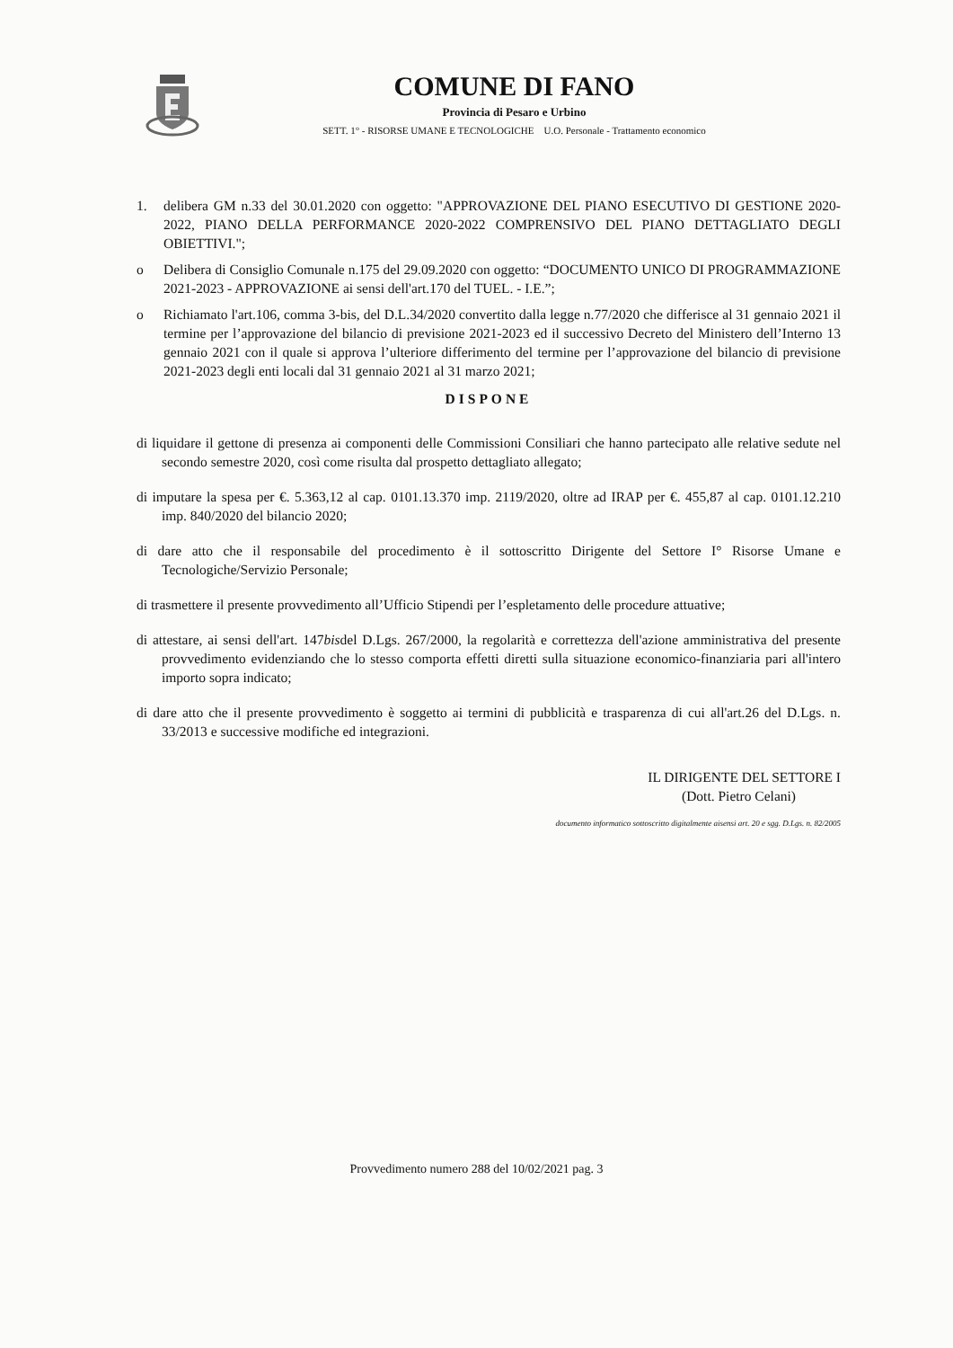COMUNE DI FANO
Provincia di Pesaro e Urbino
SETT. 1° - RISORSE UMANE E TECNOLOGICHE U.O. Personale - Trattamento economico
1. delibera GM n.33 del 30.01.2020 con oggetto: "APPROVAZIONE DEL PIANO ESECUTIVO DI GESTIONE 2020-2022, PIANO DELLA PERFORMANCE 2020-2022 COMPRENSIVO DEL PIANO DETTAGLIATO DEGLI OBIETTIVI.";
o Delibera di Consiglio Comunale n.175 del 29.09.2020 con oggetto: “DOCUMENTO UNICO DI PROGRAMMAZIONE 2021-2023 - APPROVAZIONE ai sensi dell'art.170 del TUEL. - I.E.”;
o Richiamato l'art.106, comma 3-bis, del D.L.34/2020 convertito dalla legge n.77/2020 che differisce al 31 gennaio 2021 il termine per l’approvazione del bilancio di previsione 2021-2023 ed il successivo Decreto del Ministero dell’Interno 13 gennaio 2021 con il quale si approva l’ulteriore differimento del termine per l’approvazione del bilancio di previsione 2021-2023 degli enti locali dal 31 gennaio 2021 al 31 marzo 2021;
DISPONE
di liquidare il gettone di presenza ai componenti delle Commissioni Consiliari che hanno partecipato alle relative sedute nel secondo semestre 2020, così come risulta dal prospetto dettagliato allegato;
di imputare la spesa per €. 5.363,12 al cap. 0101.13.370 imp. 2119/2020, oltre ad IRAP per €. 455,87 al cap. 0101.12.210 imp. 840/2020 del bilancio 2020;
di dare atto che il responsabile del procedimento è il sottoscritto Dirigente del Settore I° Risorse Umane e Tecnologiche/Servizio Personale;
di trasmettere il presente provvedimento all’Ufficio Stipendi per l’espletamento delle procedure attuative;
di attestare, ai sensi dell'art. 147bisdel D.Lgs. 267/2000, la regolarità e correttezza dell'azione amministrativa del presente provvedimento evidenziando che lo stesso comporta effetti diretti sulla situazione economico-finanziaria pari all'intero importo sopra indicato;
di dare atto che il presente provvedimento è soggetto ai termini di pubblicità e trasparenza di cui all'art.26 del D.Lgs. n. 33/2013 e successive modifiche ed integrazioni.
IL DIRIGENTE DEL SETTORE I
(Dott. Pietro Celani)
documento informatico sottoscritto digitalmente aisensi art. 20 e sgg. D.Lgs. n. 82/2005
Provvedimento numero 288 del 10/02/2021 pag. 3